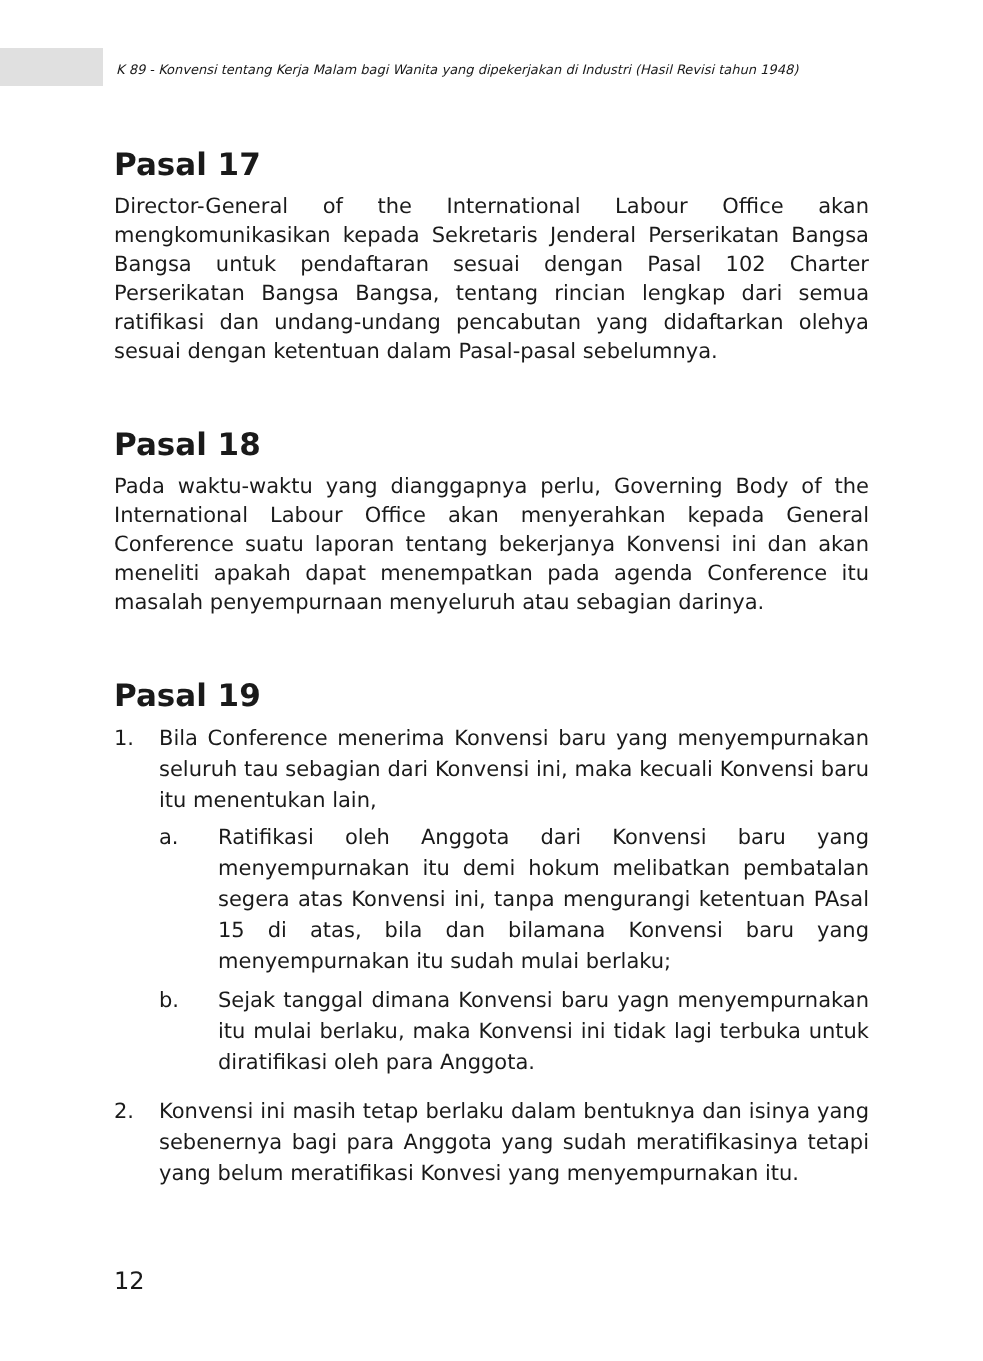K 89 - Konvensi tentang Kerja Malam bagi Wanita yang dipekerjakan di Industri (Hasil Revisi tahun 1948)
Pasal 17
Director-General of the International Labour Office akan mengkomunikasikan kepada Sekretaris Jenderal Perserikatan Bangsa Bangsa untuk pendaftaran sesuai dengan Pasal 102 Charter Perserikatan Bangsa Bangsa, tentang rincian lengkap dari semua ratifikasi dan undang-undang pencabutan yang didaftarkan olehya sesuai dengan ketentuan dalam Pasal-pasal sebelumnya.
Pasal 18
Pada waktu-waktu yang dianggapnya perlu, Governing Body of the International Labour Office akan menyerahkan kepada General Conference suatu laporan tentang bekerjanya Konvensi ini dan akan meneliti apakah dapat menempatkan pada agenda Conference itu masalah penyempurnaan menyeluruh atau sebagian darinya.
Pasal 19
1. Bila Conference menerima Konvensi baru yang menyempurnakan seluruh tau sebagian dari Konvensi ini, maka kecuali Konvensi baru itu menentukan lain,
a. Ratifikasi oleh Anggota dari Konvensi baru yang menyempurnakan itu demi hokum melibatkan pembatalan segera atas Konvensi ini, tanpa mengurangi ketentuan PAsal 15 di atas, bila dan bilamana Konvensi baru yang menyempurnakan itu sudah mulai berlaku;
b. Sejak tanggal dimana Konvensi baru yagn menyempurnakan itu mulai berlaku, maka Konvensi ini tidak lagi terbuka untuk diratifikasi oleh para Anggota.
2. Konvensi ini masih tetap berlaku dalam bentuknya dan isinya yang sebenernya bagi para Anggota yang sudah meratifikasinya tetapi yang belum meratifikasi Konvesi yang menyempurnakan itu.
12